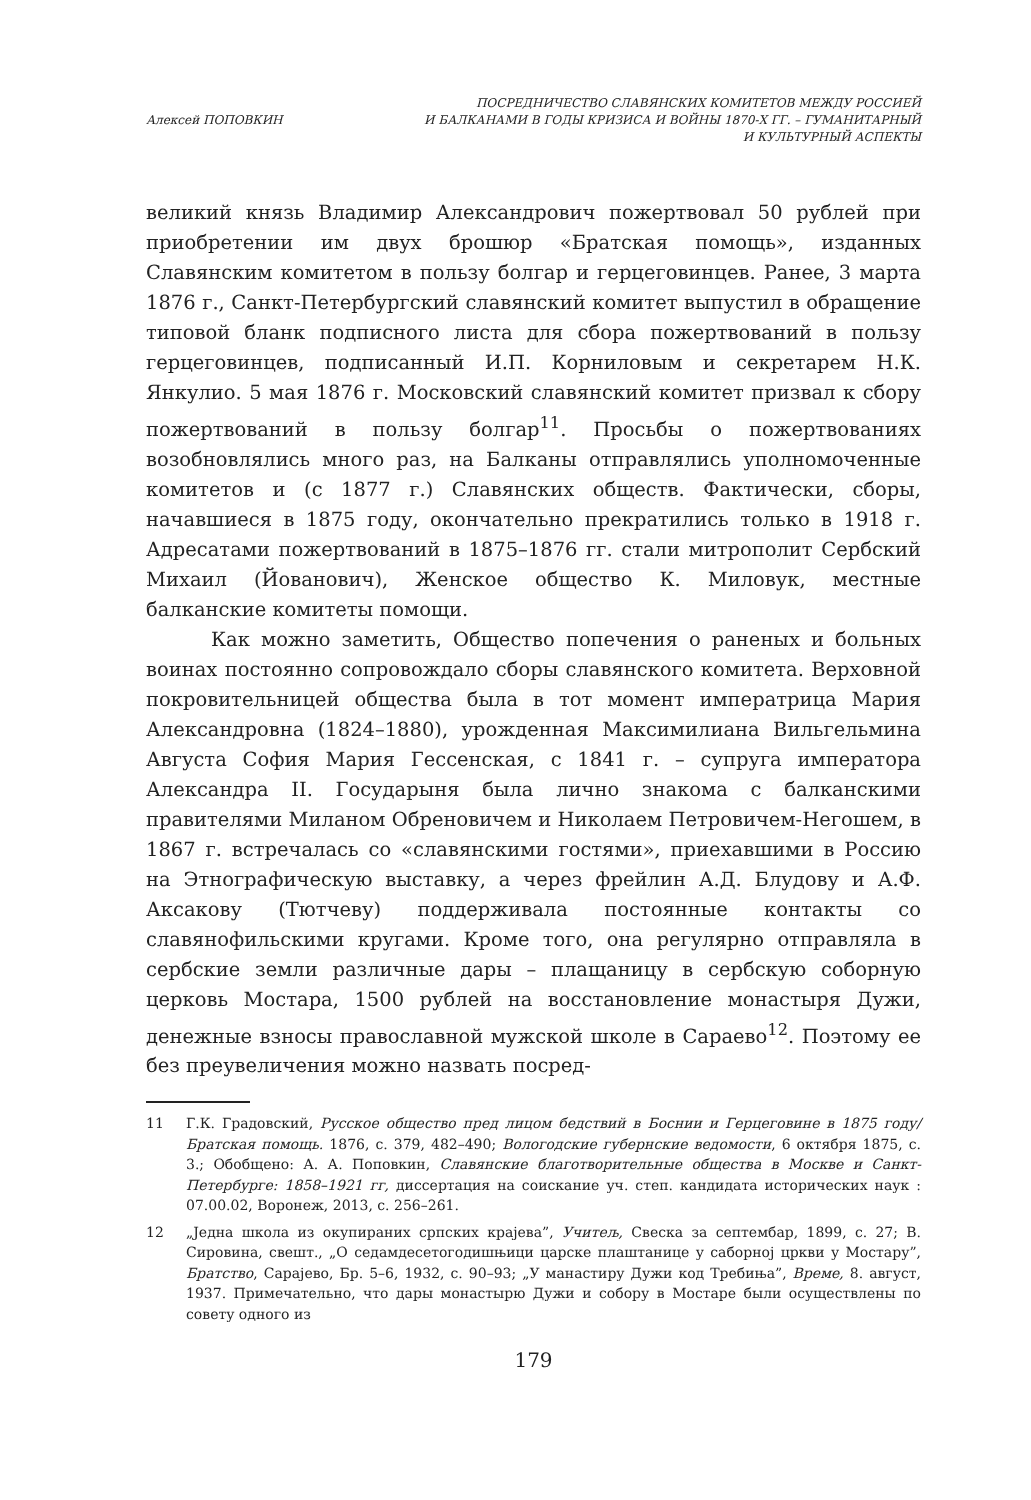Алексей ПОПОВКИН
ПОСРЕДНИЧЕСТВО СЛАВЯНСКИХ КОМИТЕТОВ МЕЖДУ РОССИЕЙ
И БАЛКАНАМИ В ГОДЫ КРИЗИСА И ВОЙНЫ 1870-Х ГГ. – ГУМАНИТАРНЫЙ
И КУЛЬТУРНЫЙ АСПЕКТЫ
великий князь Владимир Александрович пожертвовал 50 рублей при приобретении им двух брошюр «Братская помощь», изданных Славянским комитетом в пользу болгар и герцеговинцев. Ранее, 3 марта 1876 г., Санкт-Петербургский славянский комитет выпустил в обращение типовой бланк подписного листа для сбора пожертвований в пользу герцеговинцев, подписанный И.П. Корниловым и секретарем Н.К. Янкулио. 5 мая 1876 г. Московский славянский комитет призвал к сбору пожертвований в пользу болгар<sup>11</sup>. Просьбы о пожертвованиях возобновлялись много раз, на Балканы отправлялись уполномоченные комитетов и (с 1877 г.) Славянских обществ. Фактически, сборы, начавшиеся в 1875 году, окончательно прекратились только в 1918 г. Адресатами пожертвований в 1875–1876 гг. стали митрополит Сербский Михаил (Йованович), Женское общество К. Миловук, местные балканские комитеты помощи.
Как можно заметить, Общество попечения о раненых и больных воинах постоянно сопровождало сборы славянского комитета. Верховной покровительницей общества была в тот момент императрица Мария Александровна (1824–1880), урожденная Максимилиана Вильгельмина Августа София Мария Гессенская, с 1841 г. – супруга императора Александра II. Государыня была лично знакома с балканскими правителями Миланом Обреновичем и Николаем Петровичем-Негошем, в 1867 г. встречалась со «славянскими гостями», приехавшими в Россию на Этнографическую выставку, а через фрейлин А.Д. Блудову и А.Ф. Аксакову (Тютчеву) поддерживала постоянные контакты со славянофильскими кругами. Кроме того, она регулярно отправляла в сербские земли различные дары – плащаницу в сербскую соборную церковь Мостара, 1500 рублей на восстановление монастыря Дужи, денежные взносы православной мужской школе в Сараево<sup>12</sup>. Поэтому ее без преувеличения можно назвать посред-
11 Г.К. Градовский, Русское общество пред лицом бедствий в Боснии и Герцеговине в 1875 году/Братская помощь. 1876, с. 379, 482–490; Вологодские губернские ведомости, 6 октября 1875, с. 3.; Обобщено: А. А. Поповкин, Славянские благотворительные общества в Москве и Санкт-Петербурге: 1858–1921 гг, диссертация на соискание уч. степ. кандидата исторических наук : 07.00.02, Воронеж, 2013, с. 256–261.
12 „Једна школа из окупираних српских крајева”, Учитељ, Свеска за септембар, 1899, с. 27; В. Сировина, свешт., „О седамдесетогодишњици царске плаштанице у саборној цркви у Мостару”, Братство, Сарајево, Бр. 5–6, 1932, с. 90–93; „У манастиру Дужи код Требиња”, Време, 8. август, 1937. Примечательно, что дары монастырю Дужи и собору в Мостаре были осуществлены по совету одного из
179